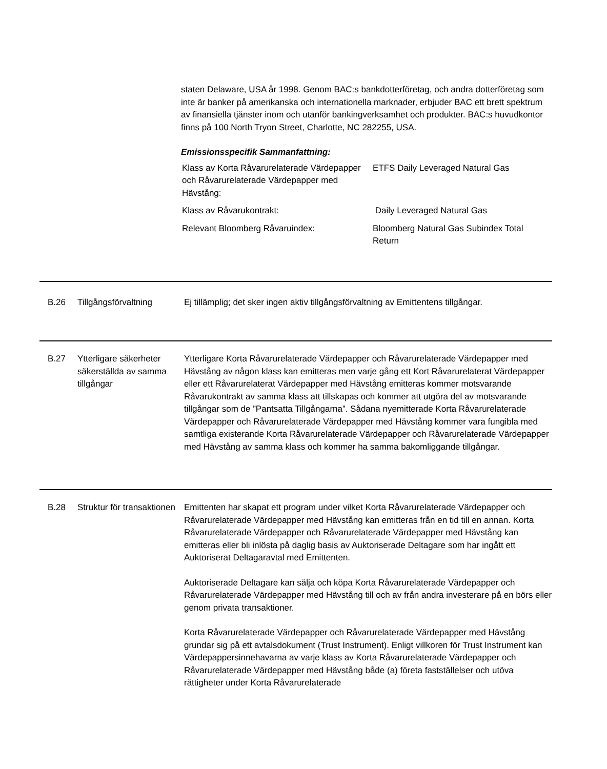staten Delaware, USA år 1998. Genom BAC:s bankdotterföretag, och andra dotterföretag som inte är banker på amerikanska och internationella marknader, erbjuder BAC ett brett spektrum av finansiella tjänster inom och utanför bankingverksamhet och produkter. BAC:s huvudkontor finns på 100 North Tryon Street, Charlotte, NC 282255, USA.
Emissionsspecifik Sammanfattning:
| Klass av Korta Råvarurelaterade Värdepapper och Råvarurelaterade Värdepapper med Hävstång: | ETFS Daily Leveraged Natural Gas |
| Klass av Råvarukontrakt: | Daily Leveraged Natural Gas |
| Relevant Bloomberg Råvaruindex: | Bloomberg Natural Gas Subindex Total Return |
| B.26 | Tillgångsförvaltning | Ej tillämplig; det sker ingen aktiv tillgångsförvaltning av Emittentens tillgångar. |
| B.27 | Ytterligare säkerheter säkerställda av samma tillgångar | Ytterligare Korta Råvarurelaterade Värdepapper och Råvarurelaterade Värdepapper med Hävstång av någon klass kan emitteras men varje gång ett Kort Råvarurelaterat Värdepapper eller ett Råvarurelaterat Värdepapper med Hävstång emitteras kommer motsvarande Råvarukontrakt av samma klass att tillskapas och kommer att utgöra del av motsvarande tillgångar som de ”Pantsatta Tillgångarna”. Sådana nyemitterade Korta Råvarurelaterade Värdepapper och Råvarurelaterade Värdepapper med Hävstång kommer vara fungibla med samtliga existerande Korta Råvarurelaterade Värdepapper och Råvarurelaterade Värdepapper med Hävstång av samma klass och kommer ha samma bakomliggande tillgångar. |
| B.28 | Struktur för transaktionen | Emittenten har skapat ett program under vilket Korta Råvarurelaterade Värdepapper och Råvarurelaterade Värdepapper med Hävstång kan emitteras från en tid till en annan. Korta Råvarurelaterade Värdepapper och Råvarurelaterade Värdepapper med Hävstång kan emitteras eller bli inlösta på daglig basis av Auktoriserade Deltagare som har ingått ett Auktoriserat Deltagaravtal med Emittenten. Auktoriserade Deltagare kan sälja och köpa Korta Råvarurelaterade Värdepapper och Råvarurelaterade Värdepapper med Hävstång till och av från andra investerare på en börs eller genom privata transaktioner. Korta Råvarurelaterade Värdepapper och Råvarurelaterade Värdepapper med Hävstång grundar sig på ett avtalsdokument (Trust Instrument). Enligt villkoren för Trust Instrument kan Värdepappersinnehavarna av varje klass av Korta Råvarurelaterade Värdepapper och Råvarurelaterade Värdepapper med Hävstång både (a) företa fastställelser och utöva rättigheter under Korta Råvarurelaterade |